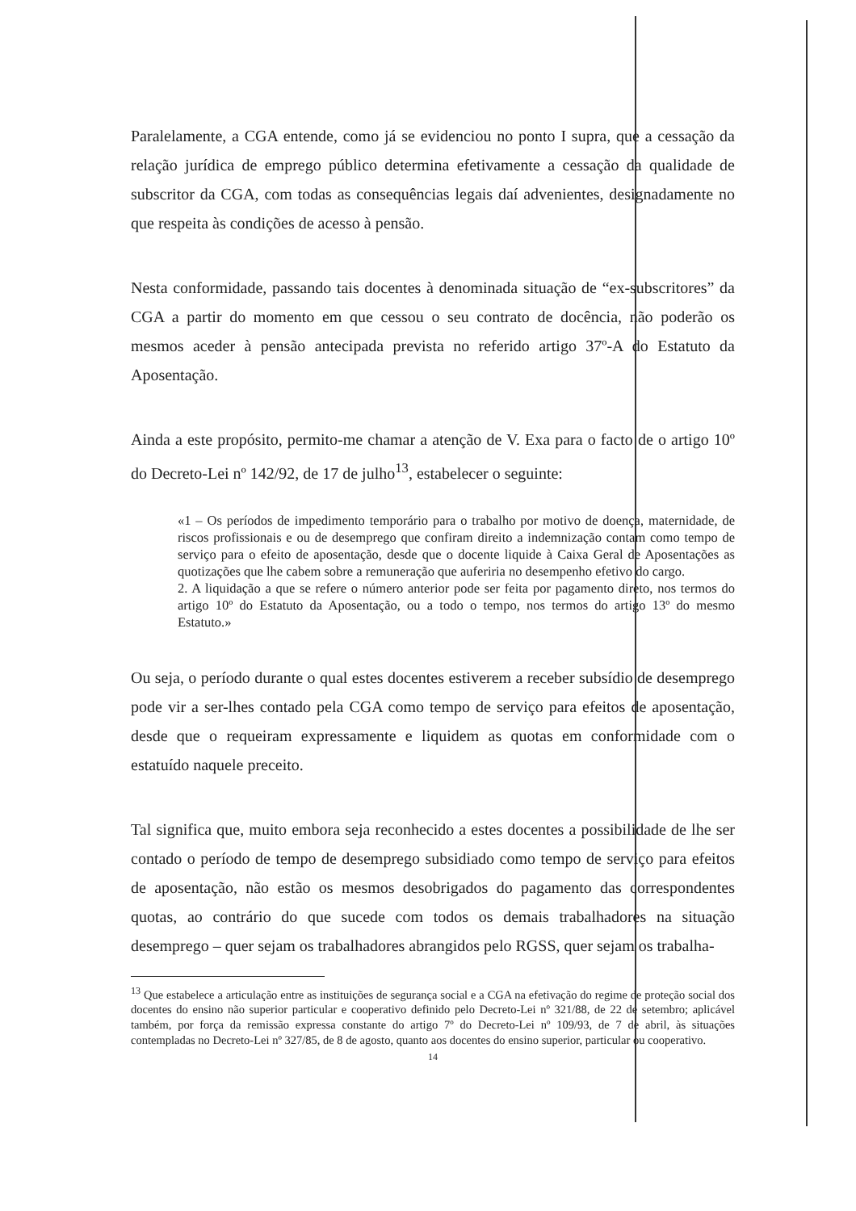Paralelamente, a CGA entende, como já se evidenciou no ponto I supra, que a cessação da relação jurídica de emprego público determina efetivamente a cessação da qualidade de subscritor da CGA, com todas as consequências legais daí advenientes, designadamente no que respeita às condições de acesso à pensão.
Nesta conformidade, passando tais docentes à denominada situação de “ex-subscritores” da CGA a partir do momento em que cessou o seu contrato de docência, não poderão os mesmos aceder à pensão antecipada prevista no referido artigo 37º-A do Estatuto da Aposentação.
Ainda a este propósito, permito-me chamar a atenção de V. Exa para o facto de o artigo 10º do Decreto-Lei nº 142/92, de 17 de julho<sup>13</sup>, estabelecer o seguinte:
«1 – Os períodos de impedimento temporário para o trabalho por motivo de doença, maternidade, de riscos profissionais e ou de desemprego que confiram direito a indemnização contam como tempo de serviço para o efeito de aposentação, desde que o docente liquide à Caixa Geral de Aposentações as quotizações que lhe cabem sobre a remuneração que auferiria no desempenho efetivo do cargo.
2. A liquidação a que se refere o número anterior pode ser feita por pagamento direto, nos termos do artigo 10º do Estatuto da Aposentação, ou a todo o tempo, nos termos do artigo 13º do mesmo Estatuto.»
Ou seja, o período durante o qual estes docentes estiverem a receber subsídio de desemprego pode vir a ser-lhes contado pela CGA como tempo de serviço para efeitos de aposentação, desde que o requeiram expressamente e liquidem as quotas em conformidade com o estatuído naquele preceito.
Tal significa que, muito embora seja reconhecido a estes docentes a possibilidade de lhe ser contado o período de tempo de desemprego subsidiado como tempo de serviço para efeitos de aposentação, não estão os mesmos desobrigados do pagamento das correspondentes quotas, ao contrário do que sucede com todos os demais trabalhadores na situação desemprego – quer sejam os trabalhadores abrangidos pelo RGSS, quer sejam os trabalha-
<sup>13</sup> Que estabelece a articulação entre as instituições de segurança social e a CGA na efetivação do regime de proteção social dos docentes do ensino não superior particular e cooperativo definido pelo Decreto-Lei nº 321/88, de 22 de setembro; aplicável também, por força da remissão expressa constante do artigo 7º do Decreto-Lei nº 109/93, de 7 de abril, às situações contempladas no Decreto-Lei nº 327/85, de 8 de agosto, quanto aos docentes do ensino superior, particular ou cooperativo.
14